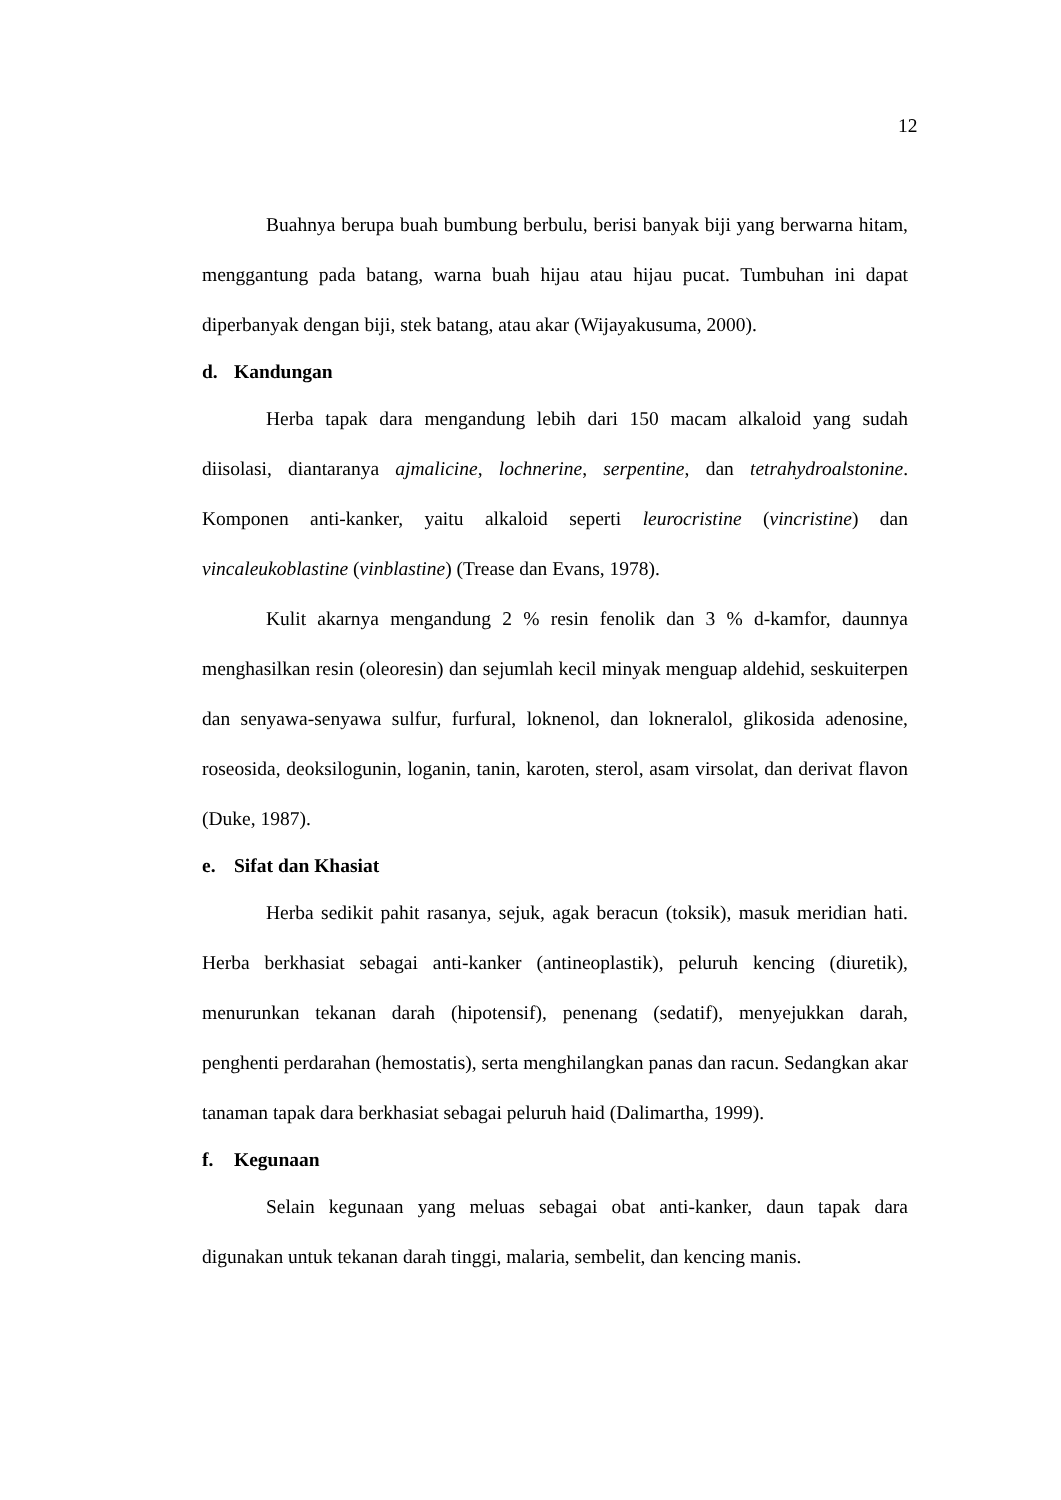12
Buahnya berupa buah bumbung berbulu, berisi banyak biji yang berwarna hitam, menggantung pada batang, warna buah hijau atau hijau pucat. Tumbuhan ini dapat diperbanyak dengan biji, stek batang, atau akar (Wijayakusuma, 2000).
d. Kandungan
Herba tapak dara mengandung lebih dari 150 macam alkaloid yang sudah diisolasi, diantaranya ajmalicine, lochnerine, serpentine, dan tetrahydroalstonine. Komponen anti-kanker, yaitu alkaloid seperti leurocristine (vincristine) dan vincaleukoblastine (vinblastine) (Trease dan Evans, 1978).
Kulit akarnya mengandung 2 % resin fenolik dan 3 % d-kamfor, daunnya menghasilkan resin (oleoresin) dan sejumlah kecil minyak menguap aldehid, seskuiterpen dan senyawa-senyawa sulfur, furfural, loknenol, dan lokneralol, glikosida adenosine, roseosida, deoksilogunin, loganin, tanin, karoten, sterol, asam virsolat, dan derivat flavon (Duke, 1987).
e. Sifat dan Khasiat
Herba sedikit pahit rasanya, sejuk, agak beracun (toksik), masuk meridian hati. Herba berkhasiat sebagai anti-kanker (antineoplastik), peluruh kencing (diuretik), menurunkan tekanan darah (hipotensif), penenang (sedatif), menyejukkan darah, penghenti perdarahan (hemostatis), serta menghilangkan panas dan racun. Sedangkan akar tanaman tapak dara berkhasiat sebagai peluruh haid (Dalimartha, 1999).
f. Kegunaan
Selain kegunaan yang meluas sebagai obat anti-kanker, daun tapak dara digunakan untuk tekanan darah tinggi, malaria, sembelit, dan kencing manis.